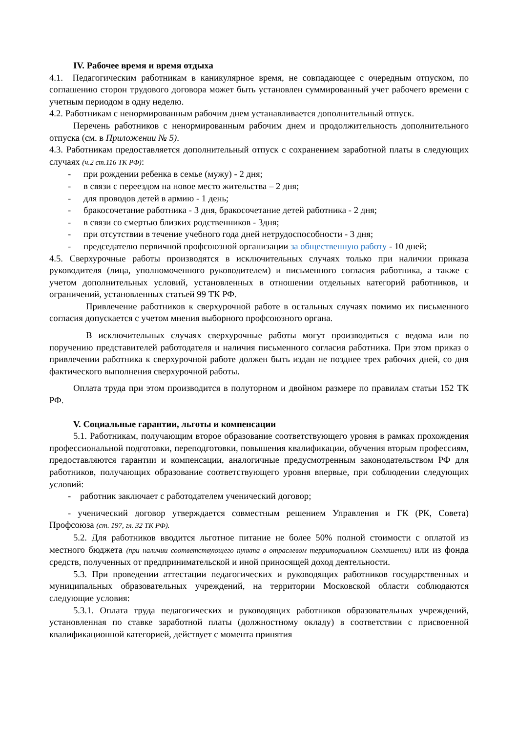IV. Рабочее время и время отдыха
4.1. Педагогическим работникам в каникулярное время, не совпадающее с очередным отпуском, по соглашению сторон трудового договора может быть установлен суммированный учет рабочего времени с учетным периодом в одну неделю.
4.2. Работникам с ненормированным рабочим днем устанавливается дополнительный отпуск.
Перечень работников с ненормированным рабочим днем и продолжительность дополнительного отпуска (см. в Приложении № 5).
4.3. Работникам предоставляется дополнительный отпуск с сохранением заработной платы в следующих случаях (ч.2 ст.116 ТК РФ):
- при рождении ребенка в семье (мужу) - 2 дня;
- в связи с переездом на новое место жительства – 2 дня;
- для проводов детей в армию - 1 день;
- бракосочетание работника - 3 дня, бракосочетание детей работника - 2 дня;
- в связи со смертью близких родственников - 3дня;
- при отсутствии в течение учебного года дней нетрудоспособности - 3 дня;
- председателю первичной профсоюзной организации за общественную работу - 10 дней;
4.5. Сверхурочные работы производятся в исключительных случаях только при наличии приказа руководителя (лица, уполномоченного руководителем) и письменного согласия работника, а также с учетом дополнительных условий, установленных в отношении отдельных категорий работников, и ограничений, установленных статьей 99 ТК РФ.
Привлечение работников к сверхурочной работе в остальных случаях помимо их письменного согласия допускается с учетом мнения выборного профсоюзного органа.
В исключительных случаях сверхурочные работы могут производиться с ведома или по поручению представителей работодателя и наличия письменного согласия работника. При этом приказ о привлечении работника к сверхурочной работе должен быть издан не позднее трех рабочих дней, со дня фактического выполнения сверхурочной работы.
Оплата труда при этом производится в полуторном и двойном размере по правилам статьи 152 ТК РФ.
V. Социальные гарантии, льготы и компенсации
5.1. Работникам, получающим второе образование соответствующего уровня в рамках прохождения профессиональной подготовки, переподготовки, повышения квалификации, обучения вторым профессиям, предоставляются гарантии и компенсации, аналогичные предусмотренным законодательством РФ для работников, получающих образование соответствующего уровня впервые, при соблюдении следующих условий:
- работник заключает с работодателем ученический договор;
- ученический договор утверждается совместным решением Управления и ГК (РК, Совета) Профсоюза (ст. 197, гл. 32 ТК РФ).
5.2. Для работников вводится льготное питание не более 50% полной стоимости с оплатой из местного бюджета (при наличии соответствующего пункта в отраслевом территориальном Соглашении) или из фонда средств, полученных от предпринимательской и иной приносящей доход деятельности.
5.3. При проведении аттестации педагогических и руководящих работников государственных и муниципальных образовательных учреждений, на территории Московской области соблюдаются следующие условия:
5.3.1. Оплата труда педагогических и руководящих работников образовательных учреждений, установленная по ставке заработной платы (должностному окладу) в соответствии с присвоенной квалификационной категорией, действует с момента принятия